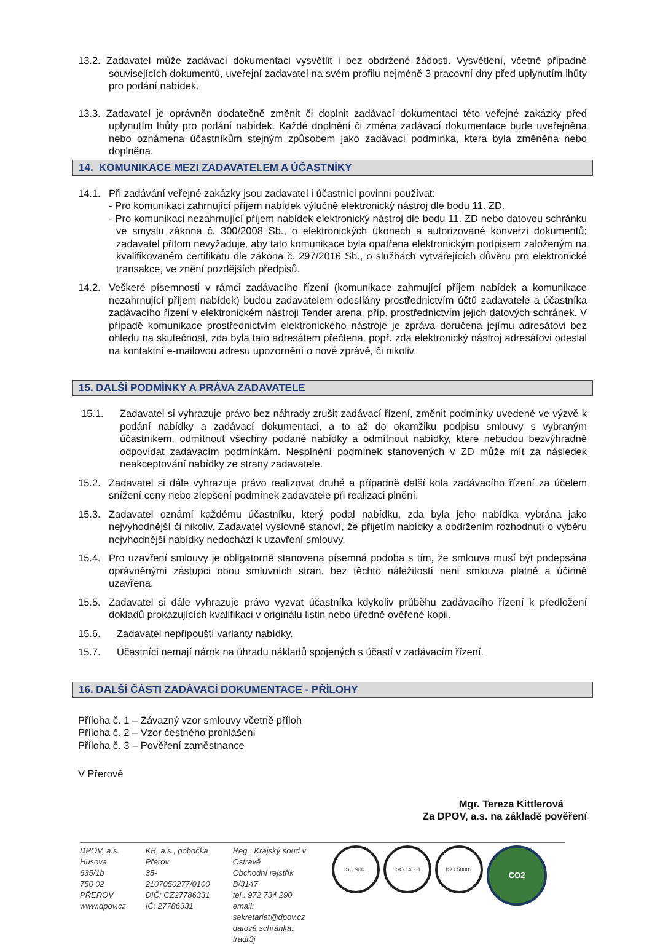13.2. Zadavatel může zadávací dokumentaci vysvětlit i bez obdržené žádosti. Vysvětlení, včetně případně souvisejících dokumentů, uveřejní zadavatel na svém profilu nejméně 3 pracovní dny před uplynutím lhůty pro podání nabídek.
13.3. Zadavatel je oprávněn dodatečně změnit či doplnit zadávací dokumentaci této veřejné zakázky před uplynutím lhůty pro podání nabídek. Každé doplnění či změna zadávací dokumentace bude uveřejněna nebo oznámena účastníkům stejným způsobem jako zadávací podmínka, která byla změněna nebo doplněna.
14. KOMUNIKACE MEZI ZADAVATELEM A ÚČASTNÍKY
14.1. Při zadávání veřejné zakázky jsou zadavatel i účastníci povinni používat:
- Pro komunikaci zahrnující příjem nabídek výlučně elektronický nástroj dle bodu 11. ZD.
- Pro komunikaci nezahrnující příjem nabídek elektronický nástroj dle bodu 11. ZD nebo datovou schránku ve smyslu zákona č. 300/2008 Sb., o elektronických úkonech a autorizované konverzi dokumentů; zadavatel přitom nevyžaduje, aby tato komunikace byla opatřena elektronickým podpisem založeným na kvalifikovaném certifikátu dle zákona č. 297/2016 Sb., o službách vytvářejících důvěru pro elektronické transakce, ve znění pozdějších předpisů.
14.2. Veškeré písemnosti v rámci zadávacího řízení (komunikace zahrnující příjem nabídek a komunikace nezahrnující příjem nabídek) budou zadavatelem odesílány prostřednictvím účtů zadavatele a účastníka zadávacího řízení v elektronickém nástroji Tender arena, příp. prostřednictvím jejich datových schránek. V případě komunikace prostřednictvím elektronického nástroje je zpráva doručena jejímu adresátovi bez ohledu na skutečnost, zda byla tato adresátem přečtena, popř. zda elektronický nástroj adresátovi odeslal na kontaktní e-mailovou adresu upozornění o nové zprávě, či nikoliv.
15. DALŠÍ PODMÍNKY A PRÁVA ZADAVATELE
15.1. Zadavatel si vyhrazuje právo bez náhrady zrušit zadávací řízení, změnit podmínky uvedené ve výzvě k podání nabídky a zadávací dokumentaci, a to až do okamžiku podpisu smlouvy s vybraným účastníkem, odmítnout všechny podané nabídky a odmítnout nabídky, které nebudou bezvýhradně odpovídat zadávacím podmínkám. Nesplnění podmínek stanovených v ZD může mít za následek neakceptování nabídky ze strany zadavatele.
15.2. Zadavatel si dále vyhrazuje právo realizovat druhé a případně další kola zadávacího řízení za účelem snížení ceny nebo zlepšení podmínek zadavatele při realizaci plnění.
15.3. Zadavatel oznámí každému účastníku, který podal nabídku, zda byla jeho nabídka vybrána jako nejvýhodnější či nikoliv. Zadavatel výslovně stanoví, že přijetím nabídky a obdržením rozhodnutí o výběru nejvhodnější nabídky nedochází k uzavření smlouvy.
15.4. Pro uzavření smlouvy je obligatorně stanovena písemná podoba s tím, že smlouva musí být podepsána oprávněnými zástupci obou smluvních stran, bez těchto náležitostí není smlouva platně a účinně uzavřena.
15.5. Zadavatel si dále vyhrazuje právo vyzvat účastníka kdykoliv průběhu zadávacího řízení k předložení dokladů prokazujících kvalifikaci v originálu listin nebo úředně ověřené kopii.
15.6. Zadavatel nepřipouští varianty nabídky.
15.7. Účastníci nemají nárok na úhradu nákladů spojených s účastí v zadávacím řízení.
16. DALŠÍ ČÁSTI ZADÁVACÍ DOKUMENTACE - PŘÍLOHY
Příloha č. 1 – Závazný vzor smlouvy včetně příloh
Příloha č. 2 – Vzor čestného prohlášení
Příloha č. 3 – Pověření zaměstnance
V Přerově
Mgr. Tereza Kittlerová
Za DPOV, a.s. na základě pověření
DPOV, a.s.
Husova 635/1b
750 02 PŘEROV
www.dpov.cz
KB, a.s., pobočka Přerov
35-2107050277/0100
DIČ: CZ27786331
IČ: 27786331
Reg.: Krajský soud v Ostravě
Obchodní rejstřík B/3147
tel.: 972 734 290
email: sekretariat@dpov.cz
datová schránka: tradr3j
ISO 9001 ISO 14001 ISO 50001 CO2